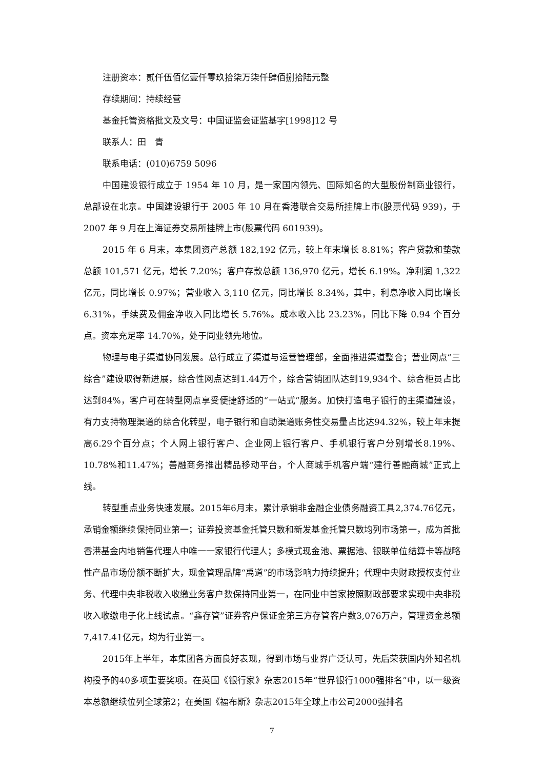注册资本：贰仟伍佰亿壹仟零玖拾柒万柒仟肆佰捌拾陆元整
存续期间：持续经营
基金托管资格批文及文号：中国证监会证监基字[1998]12 号
联系人：田　青
联系电话：(010)6759 5096
中国建设银行成立于 1954 年 10 月，是一家国内领先、国际知名的大型股份制商业银行，总部设在北京。中国建设银行于 2005 年 10 月在香港联合交易所挂牌上市(股票代码 939)，于 2007 年 9 月在上海证券交易所挂牌上市(股票代码 601939)。
2015 年 6 月末，本集团资产总额 182,192 亿元，较上年末增长 8.81%；客户贷款和垫款总额 101,571 亿元，增长 7.20%；客户存款总额 136,970 亿元，增长 6.19%。净利润 1,322 亿元，同比增长 0.97%；营业收入 3,110 亿元，同比增长 8.34%，其中，利息净收入同比增长 6.31%，手续费及佣金净收入同比增长 5.76%。成本收入比 23.23%，同比下降 0.94 个百分点。资本充足率 14.70%，处于同业领先地位。
物理与电子渠道协同发展。总行成立了渠道与运营管理部，全面推进渠道整合；营业网点“三综合”建设取得新进展，综合性网点达到1.44万个，综合营销团队达到19,934个、综合柜员占比达到84%，客户可在转型网点享受便捷舒适的“一站式”服务。加快打造电子银行的主渠道建设，有力支持物理渠道的综合化转型，电子银行和自助渠道账务性交易量占比达94.32%，较上年末提高6.29个百分点；个人网上银行客户、企业网上银行客户、手机银行客户分别增长8.19%、10.78%和11.47%；善融商务推出精品移动平台，个人商城手机客户端“建行善融商城”正式上线。
转型重点业务快速发展。2015年6月末，累计承销非金融企业债务融资工具2,374.76亿元，承销金额继续保持同业第一；证券投资基金托管只数和新发基金托管只数均列市场第一，成为首批香港基金内地销售代理人中唯一一家银行代理人；多模式现金池、票据池、银联单位结算卡等战略性产品市场份额不断扩大，现金管理品牌“禹道”的市场影响力持续提升；代理中央财政授权支付业务、代理中央非税收入收缴业务客户数保持同业第一，在同业中首家按照财政部要求实现中央非税收入收缴电子化上线试点。“鑫存管”证券客户保证金第三方存管客户数3,076万户，管理资金总额7,417.41亿元，均为行业第一。
2015年上半年，本集团各方面良好表现，得到市场与业界广泛认可，先后荣获国内外知名机构授予的40多项重要奖项。在英国《银行家》杂志2015年“世界银行1000强排名”中，以一级资本总额继续位列全球第2；在美国《福布斯》杂志2015年全球上市公司2000强排名
7